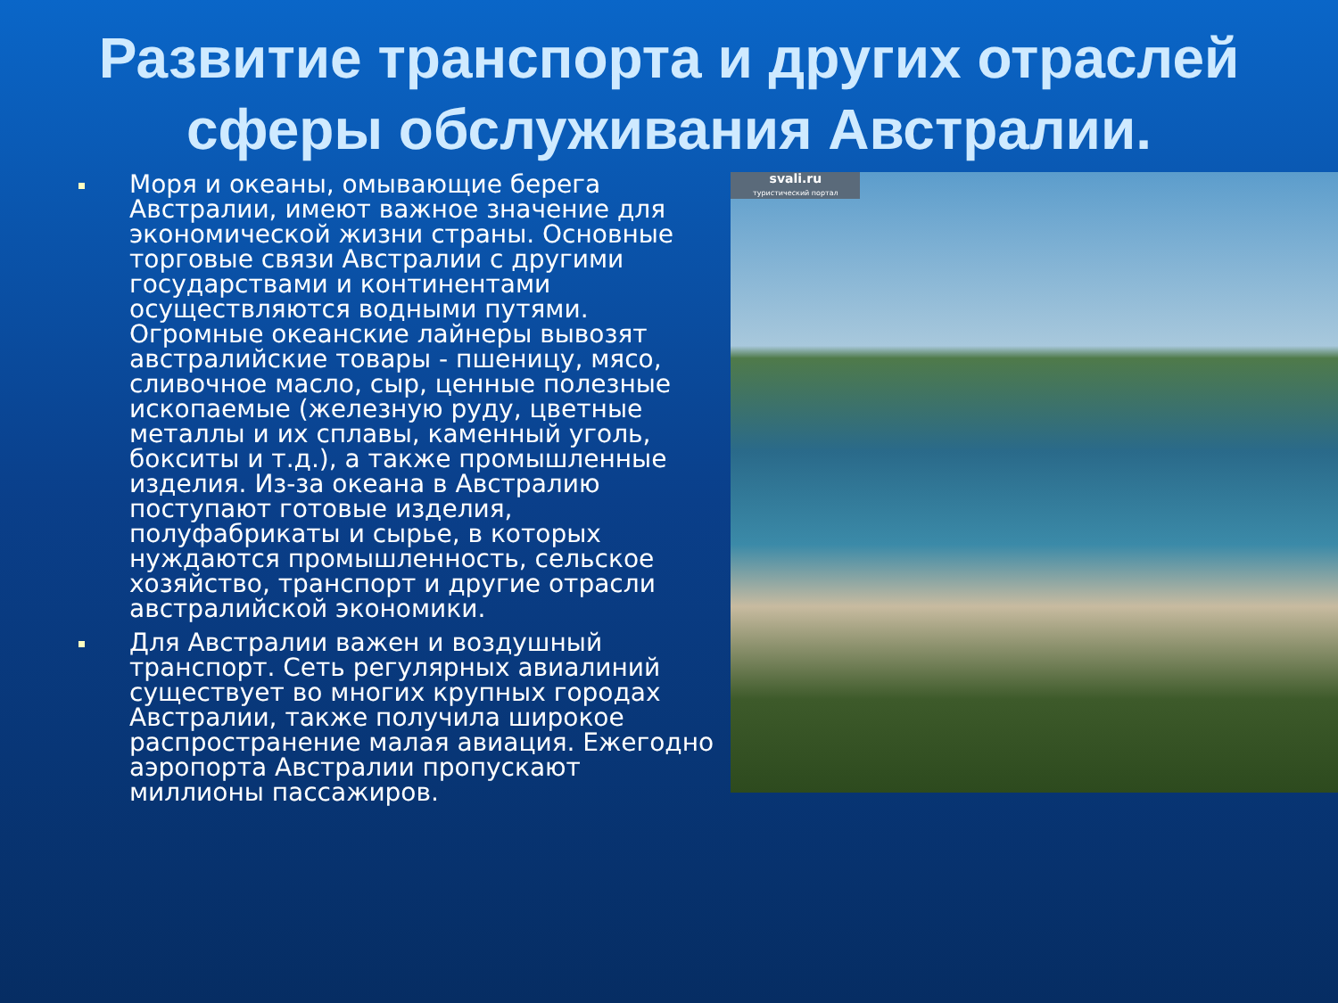Развитие транспорта и других отраслей
сферы обслуживания Австралии.
Моря и океаны, омывающие берега Австралии, имеют важное значение для экономической жизни страны. Основные торговые связи Австралии с другими государствами и континентами осуществляются водными путями. Огромные океанские лайнеры вывозят австралийские товары - пшеницу, мясо, сливочное масло, сыр, ценные полезные ископаемые (железную руду, цветные металлы и их сплавы, каменный уголь, бокситы и т.д.), а также промышленные изделия. Из-за океана в Австралию поступают готовые изделия, полуфабрикаты и сырье, в которых нуждаются промышленность, сельское хозяйство, транспорт и другие отрасли австралийской экономики.
Для Австралии важен и воздушный транспорт. Сеть регулярных авиалиний существует во многих крупных городах Австралии, также получила широкое распространение малая авиация. Ежегодно аэропорта Австралии пропускают миллионы пассажиров.
svali.ru
туристический портал